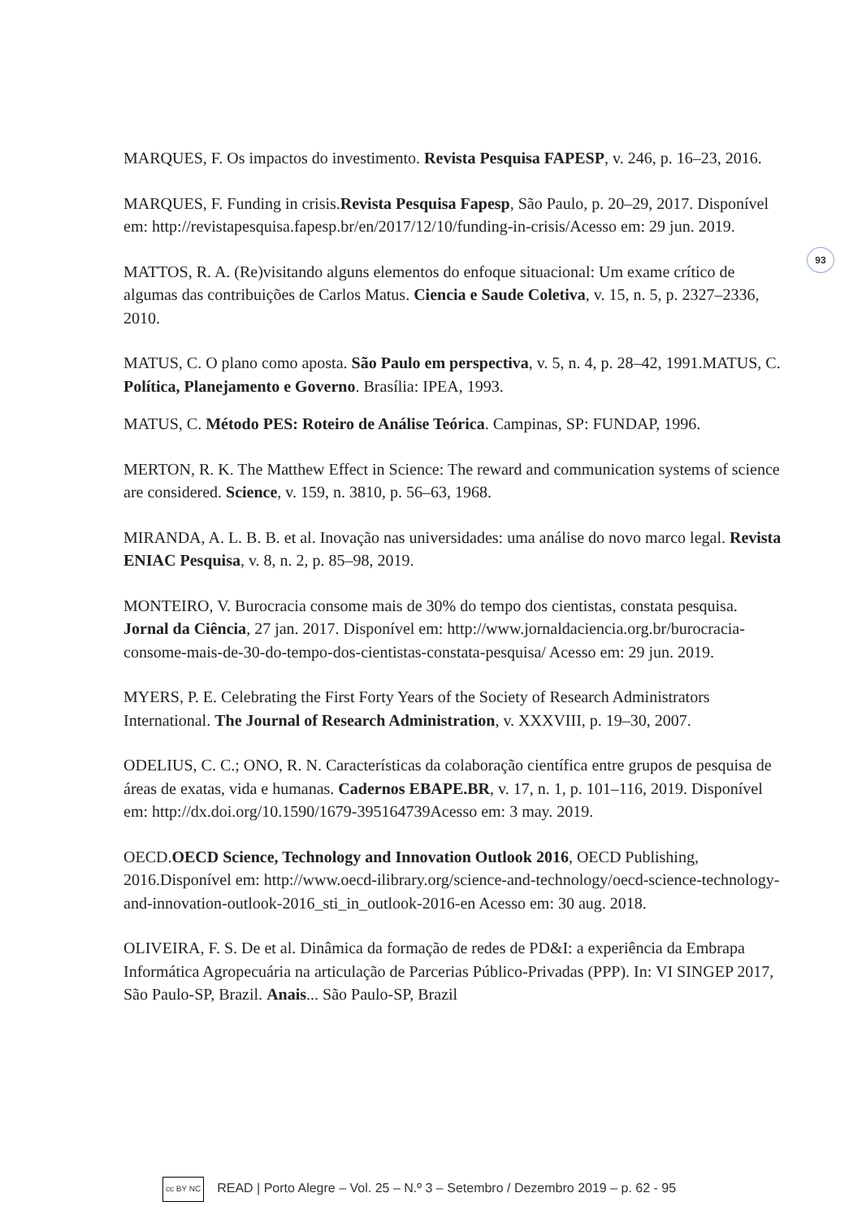93
MARQUES, F. Os impactos do investimento. Revista Pesquisa FAPESP, v. 246, p. 16–23, 2016.
MARQUES, F. Funding in crisis.Revista Pesquisa Fapesp, São Paulo, p. 20–29, 2017. Disponível em: http://revistapesquisa.fapesp.br/en/2017/12/10/funding-in-crisis/Acesso em: 29 jun. 2019.
MATTOS, R. A. (Re)visitando alguns elementos do enfoque situacional: Um exame crítico de algumas das contribuições de Carlos Matus. Ciencia e Saude Coletiva, v. 15, n. 5, p. 2327–2336, 2010.
MATUS, C. O plano como aposta. São Paulo em perspectiva, v. 5, n. 4, p. 28–42, 1991.MATUS, C. Política, Planejamento e Governo. Brasília: IPEA, 1993.
MATUS, C. Método PES: Roteiro de Análise Teórica. Campinas, SP: FUNDAP, 1996.
MERTON, R. K. The Matthew Effect in Science: The reward and communication systems of science are considered. Science, v. 159, n. 3810, p. 56–63, 1968.
MIRANDA, A. L. B. B. et al. Inovação nas universidades: uma análise do novo marco legal. Revista ENIAC Pesquisa, v. 8, n. 2, p. 85–98, 2019.
MONTEIRO, V. Burocracia consome mais de 30% do tempo dos cientistas, constata pesquisa. Jornal da Ciência, 27 jan. 2017. Disponível em: http://www.jornaldaciencia.org.br/burocracia-consome-mais-de-30-do-tempo-dos-cientistas-constata-pesquisa/ Acesso em: 29 jun. 2019.
MYERS, P. E. Celebrating the First Forty Years of the Society of Research Administrators International. The Journal of Research Administration, v. XXXVIII, p. 19–30, 2007.
ODELIUS, C. C.; ONO, R. N. Características da colaboração científica entre grupos de pesquisa de áreas de exatas, vida e humanas. Cadernos EBAPE.BR, v. 17, n. 1, p. 101–116, 2019. Disponível em: http://dx.doi.org/10.1590/1679-395164739Acesso em: 3 may. 2019.
OECD.OECD Science, Technology and Innovation Outlook 2016, OECD Publishing, 2016.Disponível em: http://www.oecd-ilibrary.org/science-and-technology/oecd-science-technology-and-innovation-outlook-2016_sti_in_outlook-2016-en Acesso em: 30 aug. 2018.
OLIVEIRA, F. S. De et al. Dinâmica da formação de redes de PD&I: a experiência da Embrapa Informática Agropecuária na articulação de Parcerias Público-Privadas (PPP). In: VI SINGEP 2017, São Paulo-SP, Brazil. Anais... São Paulo-SP, Brazil
cc BY NC READ | Porto Alegre – Vol. 25 – N.º 3 – Setembro / Dezembro 2019 – p. 62 - 95